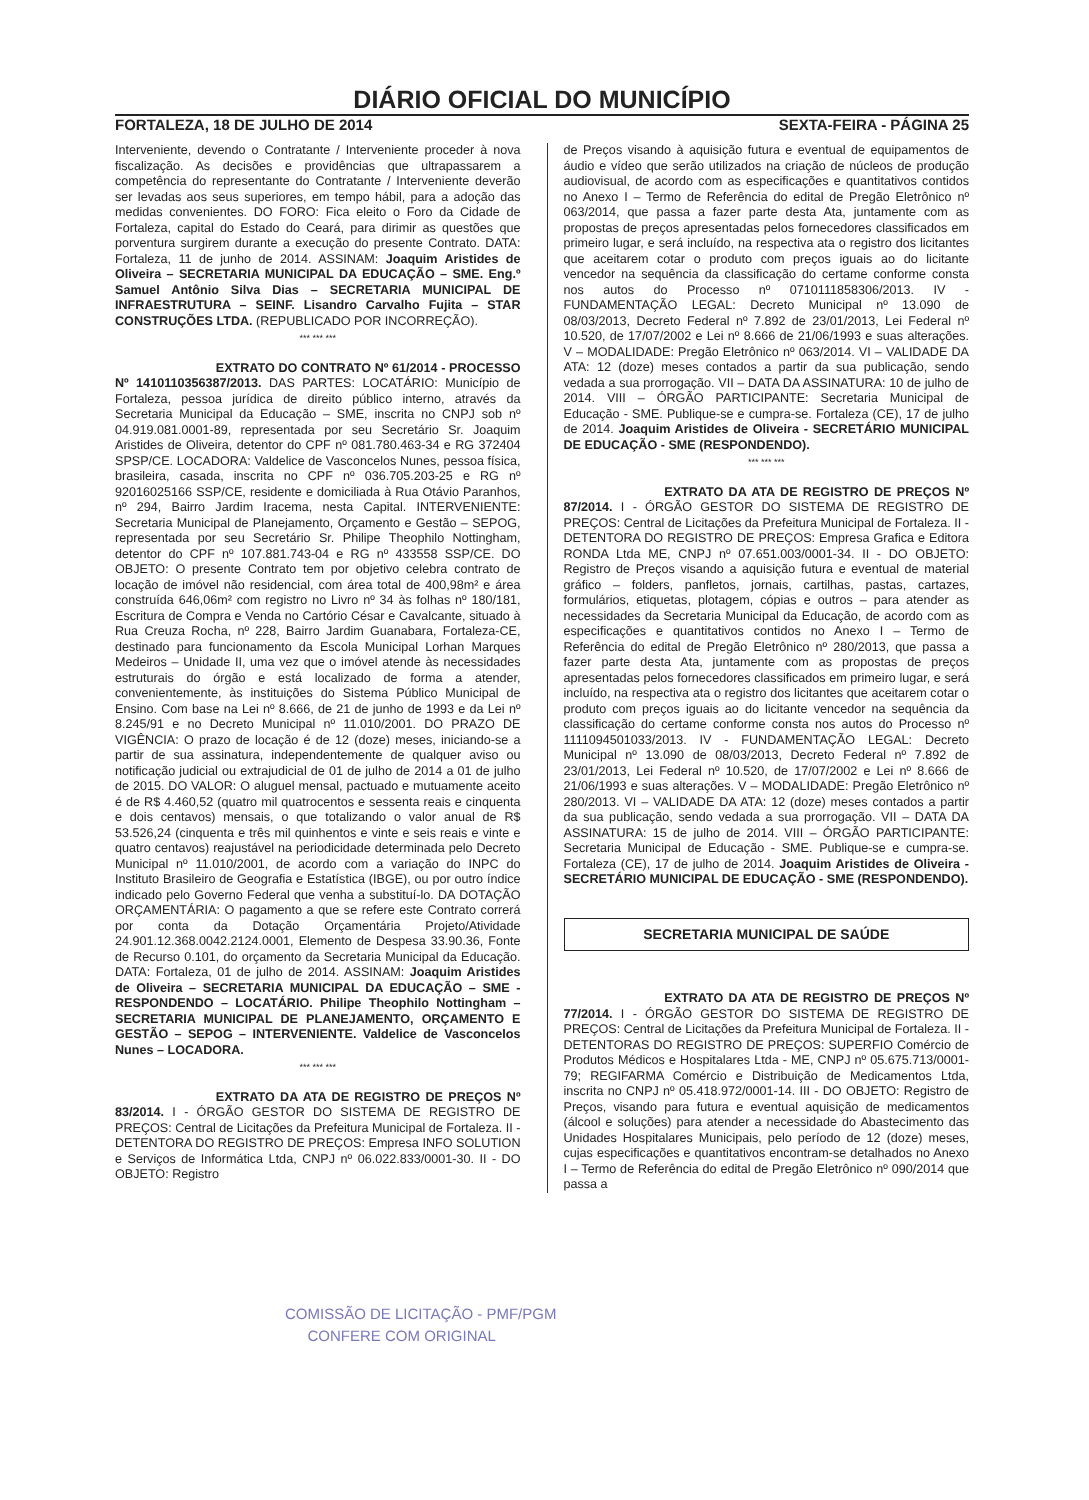DIÁRIO OFICIAL DO MUNICÍPIO
FORTALEZA, 18 DE JULHO DE 2014 SEXTA-FEIRA - PÁGINA 25
Interveniente, devendo o Contratante / Interveniente proceder à nova fiscalização. As decisões e providências que ultrapassarem a competência do representante do Contratante / Interveniente deverão ser levadas aos seus superiores, em tempo hábil, para a adoção das medidas convenientes. DO FORO: Fica eleito o Foro da Cidade de Fortaleza, capital do Estado do Ceará, para dirimir as questões que porventura surgirem durante a execução do presente Contrato. DATA: Fortaleza, 11 de junho de 2014. ASSINAM: Joaquim Aristides de Oliveira – SECRETARIA MUNICIPAL DA EDUCAÇÃO – SME. Eng.º Samuel Antônio Silva Dias – SECRETARIA MUNICIPAL DE INFRAESTRUTURA – SEINF. Lisandro Carvalho Fujita – STAR CONSTRUÇÕES LTDA. (REPUBLICADO POR INCORREÇÃO).
*** *** ***
        EXTRATO DO CONTRATO Nº 61/2014 - PROCESSO Nº 1410110356387/2013. DAS PARTES: LOCATÁRIO: Município de Fortaleza, pessoa jurídica de direito público interno, através da Secretaria Municipal da Educação – SME, inscrita no CNPJ sob nº 04.919.081.0001-89, representada por seu Secretário Sr. Joaquim Aristides de Oliveira, detentor do CPF nº 081.780.463-34 e RG 372404 SPSP/CE. LOCADORA: Valdelice de Vasconcelos Nunes, pessoa física, brasileira, casada, inscrita no CPF nº 036.705.203-25 e RG nº 92016025166 SSP/CE, residente e domiciliada à Rua Otávio Paranhos, nº 294, Bairro Jardim Iracema, nesta Capital. INTERVENIENTE: Secretaria Municipal de Planejamento, Orçamento e Gestão – SEPOG, representada por seu Secretário Sr. Philipe Theophilo Nottingham, detentor do CPF nº 107.881.743-04 e RG nº 433558 SSP/CE. DO OBJETO: O presente Contrato tem por objetivo celebra contrato de locação de imóvel não residencial, com área total de 400,98m² e área construída 646,06m² com registro no Livro nº 34 às folhas nº 180/181, Escritura de Compra e Venda no Cartório César e Cavalcante, situado à Rua Creuza Rocha, nº 228, Bairro Jardim Guanabara, Fortaleza-CE, destinado para funcionamento da Escola Municipal Lorhan Marques Medeiros – Unidade II, uma vez que o imóvel atende às necessidades estruturais do órgão e está localizado de forma a atender, convenientemente, às instituições do Sistema Público Municipal de Ensino. Com base na Lei nº 8.666, de 21 de junho de 1993 e da Lei nº 8.245/91 e no Decreto Municipal nº 11.010/2001. DO PRAZO DE VIGÊNCIA: O prazo de locação é de 12 (doze) meses, iniciando-se a partir de sua assinatura, independentemente de qualquer aviso ou notificação judicial ou extrajudicial de 01 de julho de 2014 a 01 de julho de 2015. DO VALOR: O aluguel mensal, pactuado e mutuamente aceito é de R$ 4.460,52 (quatro mil quatrocentos e sessenta reais e cinquenta e dois centavos) mensais, o que totalizando o valor anual de R$ 53.526,24 (cinquenta e três mil quinhentos e vinte e seis reais e vinte e quatro centavos) reajustável na periodicidade determinada pelo Decreto Municipal nº 11.010/2001, de acordo com a variação do INPC do Instituto Brasileiro de Geografia e Estatística (IBGE), ou por outro índice indicado pelo Governo Federal que venha a substituí-lo. DA DOTAÇÃO ORÇAMENTÁRIA: O pagamento a que se refere este Contrato correrá por conta da Dotação Orçamentária Projeto/Atividade 24.901.12.368.0042.2124.0001, Elemento de Despesa 33.90.36, Fonte de Recurso 0.101, do orçamento da Secretaria Municipal da Educação. DATA: Fortaleza, 01 de julho de 2014. ASSINAM: Joaquim Aristides de Oliveira – SECRETARIA MUNICIPAL DA EDUCAÇÃO – SME - RESPONDENDO – LOCATÁRIO. Philipe Theophilo Nottingham – SECRETARIA MUNICIPAL DE PLANEJAMENTO, ORÇAMENTO E GESTÃO – SEPOG – INTERVENIENTE. Valdelice de Vasconcelos Nunes – LOCADORA.
*** *** ***
        EXTRATO DA ATA DE REGISTRO DE PREÇOS Nº 83/2014. I - ÓRGÃO GESTOR DO SISTEMA DE REGISTRO DE PREÇOS: Central de Licitações da Prefeitura Municipal de Fortaleza. II - DETENTORA DO REGISTRO DE PREÇOS: Empresa INFO SOLUTION e Serviços de Informática Ltda, CNPJ nº 06.022.833/0001-30. II - DO OBJETO: Registro
de Preços visando à aquisição futura e eventual de equipamentos de áudio e vídeo que serão utilizados na criação de núcleos de produção audiovisual, de acordo com as especificações e quantitativos contidos no Anexo I – Termo de Referência do edital de Pregão Eletrônico nº 063/2014, que passa a fazer parte desta Ata, juntamente com as propostas de preços apresentadas pelos fornecedores classificados em primeiro lugar, e será incluído, na respectiva ata o registro dos licitantes que aceitarem cotar o produto com preços iguais ao do licitante vencedor na sequência da classificação do certame conforme consta nos autos do Processo nº 0710111858306/2013. IV - FUNDAMENTAÇÃO LEGAL: Decreto Municipal nº 13.090 de 08/03/2013, Decreto Federal nº 7.892 de 23/01/2013, Lei Federal nº 10.520, de 17/07/2002 e Lei nº 8.666 de 21/06/1993 e suas alterações. V – MODALIDADE: Pregão Eletrônico nº 063/2014. VI – VALIDADE DA ATA: 12 (doze) meses contados a partir da sua publicação, sendo vedada a sua prorrogação. VII – DATA DA ASSINATURA: 10 de julho de 2014. VIII – ÓRGÃO PARTICIPANTE: Secretaria Municipal de Educação - SME. Publique-se e cumpra-se. Fortaleza (CE), 17 de julho de 2014. Joaquim Aristides de Oliveira - SECRETÁRIO MUNICIPAL DE EDUCAÇÃO - SME (RESPONDENDO).
*** *** ***
        EXTRATO DA ATA DE REGISTRO DE PREÇOS Nº 87/2014. I - ÓRGÃO GESTOR DO SISTEMA DE REGISTRO DE PREÇOS: Central de Licitações da Prefeitura Municipal de Fortaleza. II - DETENTORA DO REGISTRO DE PREÇOS: Empresa Grafica e Editora RONDA Ltda ME, CNPJ nº 07.651.003/0001-34. II - DO OBJETO: Registro de Preços visando a aquisição futura e eventual de material gráfico – folders, panfletos, jornais, cartilhas, pastas, cartazes, formulários, etiquetas, plotagem, cópias e outros – para atender as necessidades da Secretaria Municipal da Educação, de acordo com as especificações e quantitativos contidos no Anexo I – Termo de Referência do edital de Pregão Eletrônico nº 280/2013, que passa a fazer parte desta Ata, juntamente com as propostas de preços apresentadas pelos fornecedores classificados em primeiro lugar, e será incluído, na respectiva ata o registro dos licitantes que aceitarem cotar o produto com preços iguais ao do licitante vencedor na sequência da classificação do certame conforme consta nos autos do Processo nº 1111094501033/2013. IV - FUNDAMENTAÇÃO LEGAL: Decreto Municipal nº 13.090 de 08/03/2013, Decreto Federal nº 7.892 de 23/01/2013, Lei Federal nº 10.520, de 17/07/2002 e Lei nº 8.666 de 21/06/1993 e suas alterações. V – MODALIDADE: Pregão Eletrônico nº 280/2013. VI – VALIDADE DA ATA: 12 (doze) meses contados a partir da sua publicação, sendo vedada a sua prorrogação. VII – DATA DA ASSINATURA: 15 de julho de 2014. VIII – ÓRGÃO PARTICIPANTE: Secretaria Municipal de Educação - SME. Publique-se e cumpra-se. Fortaleza (CE), 17 de julho de 2014. Joaquim Aristides de Oliveira - SECRETÁRIO MUNICIPAL DE EDUCAÇÃO - SME (RESPONDENDO).
SECRETARIA MUNICIPAL DE SAÚDE
        EXTRATO DA ATA DE REGISTRO DE PREÇOS Nº 77/2014. I - ÓRGÃO GESTOR DO SISTEMA DE REGISTRO DE PREÇOS: Central de Licitações da Prefeitura Municipal de Fortaleza. II - DETENTORAS DO REGISTRO DE PREÇOS: SUPERFIO Comércio de Produtos Médicos e Hospitalares Ltda - ME, CNPJ nº 05.675.713/0001-79; REGIFARMA Comércio e Distribuição de Medicamentos Ltda, inscrita no CNPJ nº 05.418.972/0001-14. III - DO OBJETO: Registro de Preços, visando para futura e eventual aquisição de medicamentos (álcool e soluções) para atender a necessidade do Abastecimento das Unidades Hospitalares Municipais, pelo período de 12 (doze) meses, cujas especificações e quantitativos encontram-se detalhados no Anexo I – Termo de Referência do edital de Pregão Eletrônico nº 090/2014 que passa a
COMISSÃO DE LICITAÇÃO - PMF/PGM
  CONFERE COM ORIGINAL